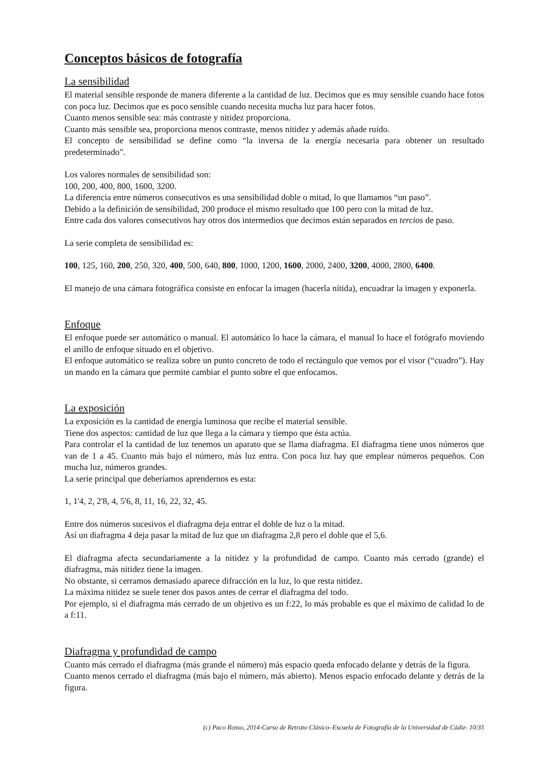Conceptos básicos de fotografía
La sensibilidad
El material sensible responde de manera diferente a la cantidad de luz. Decimos que es muy sensible cuando hace fotos con poca luz. Decimos que es poco sensible cuando necesita mucha luz para hacer fotos.
Cuanto menos sensible sea: más contraste y nitidez proporciona.
Cuanto más sensible sea, proporciona menos contraste, menos nitidez y además añade ruido.
El concepto de sensibilidad se define como “la inversa de la energía necesaria para obtener un resultado predeterminado”.
Los valores normales de sensibilidad son:
100, 200, 400, 800, 1600, 3200.
La diferencia entre números consecutivos es una sensibilidad doble o mitad, lo que llamamos “un paso”.
Debido a la definición de sensibilidad, 200 produce el mismo resultado que 100 pero con la mitad de luz.
Entre cada dos valores consecutivos hay otros dos intermedios que decimos están separados en tercios de paso.
La serie completa de sensibilidad es:
100, 125, 160, 200, 250, 320, 400, 500, 640, 800, 1000, 1200, 1600, 2000, 2400, 3200, 4000, 2800, 6400.
El manejo de una cámara fotográfica consiste en enfocar la imagen (hacerla nítida), encuadrar la imagen y exponerla.
Enfoque
El enfoque puede ser automático o manual. El automático lo hace la cámara, el manual lo hace el fotógrafo moviendo el anillo de enfoque situado en el objetivo.
El enfoque automático se realiza sobre un punto concreto de todo el rectángulo que vemos por el visor (“cuadro”). Hay un mando en la cámara que permite cambiar el punto sobre el que enfocamos.
La exposición
La exposición es la cantidad de energía luminosa que recibe el material sensible.
Tiene dos aspectos: cantidad de luz que llega a la cámara y tiempo que ésta actúa.
Para controlar el la cantidad de luz tenemos un aparato que se llama diafragma. El diafragma tiene unos números que van de 1 a 45. Cuanto más bajo el número, más luz entra. Con poca luz hay que emplear números pequeños. Con mucha luz, números grandes.
La serie principal que deberíamos aprendernos es esta:
1, 1'4, 2, 2'8, 4, 5'6, 8, 11, 16, 22, 32, 45.
Entre dos números sucesivos el diafragma deja entrar el doble de luz o la mitad.
Así un diafragma 4 deja pasar la mitad de luz que un diafragma 2,8 pero el doble que el 5,6.
El diafragma afecta secundariamente a la nitidez y la profundidad de campo. Cuanto más cerrado (grande) el diafragma, más nitidez tiene la imagen.
No obstante, si cerramos demasiado aparece difracción en la luz, lo que resta nitidez.
La máxima nitidez se suele tener dos pasos antes de cerrar el diafragma del todo.
Por ejemplo, si el diafragma más cerrado de un objetivo es un f:22, lo más probable es que el máximo de calidad lo de a f:11.
Diafragma y profundidad de campo
Cuanto más cerrado el diafragma (más grande el número) más espacio queda enfocado delante y detrás de la figura.
Cuanto menos cerrado el diafragma (más bajo el número, más abierto). Menos espacio enfocado delante y detrás de la figura.
(c) Paco Rosso, 2014-Curso de Retrato Clásico–Escuela de Fotografía de la Universidad de Cádiz- 10/35